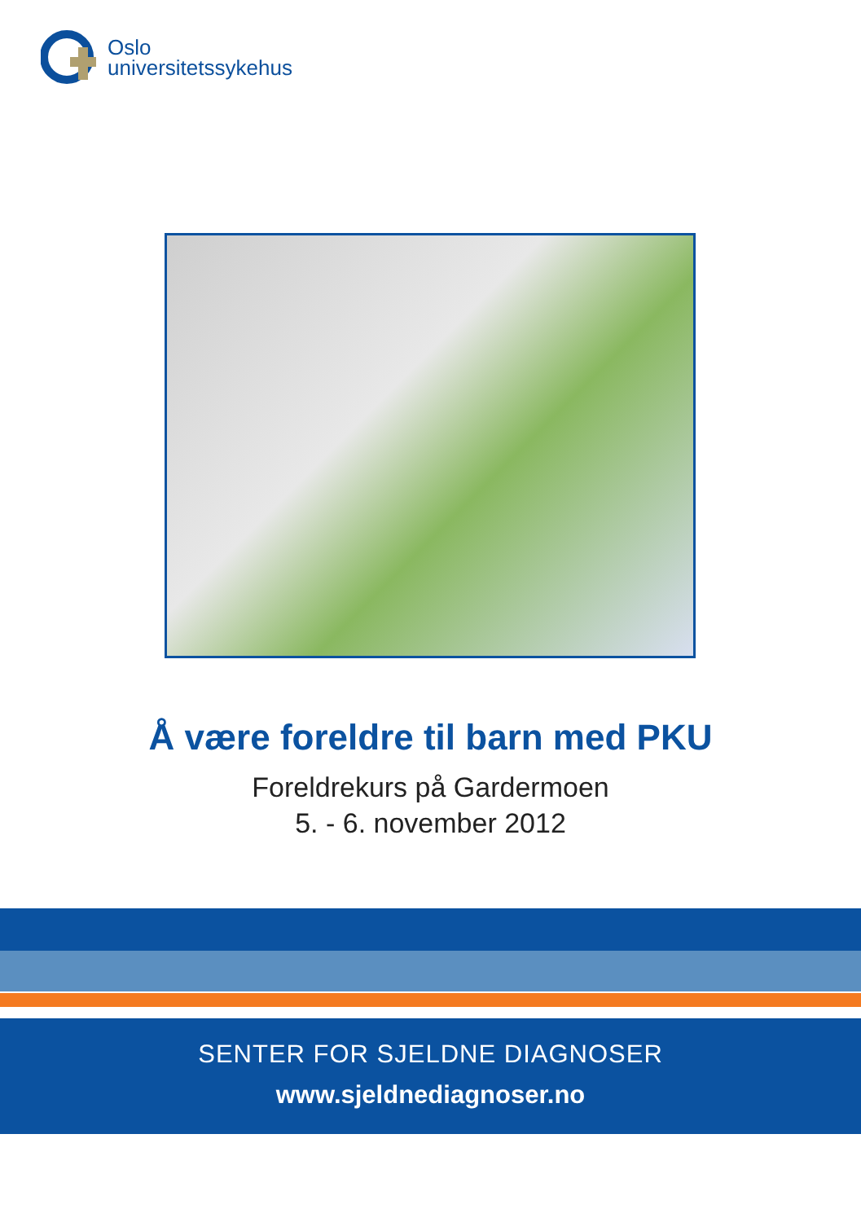Oslo
universitetssykehus
Å være foreldre til barn med PKU
Foreldrekurs på Gardermoen
5. - 6. november 2012
SENTER FOR SJELDNE DIAGNOSER
www.sjeldnediagnoser.no